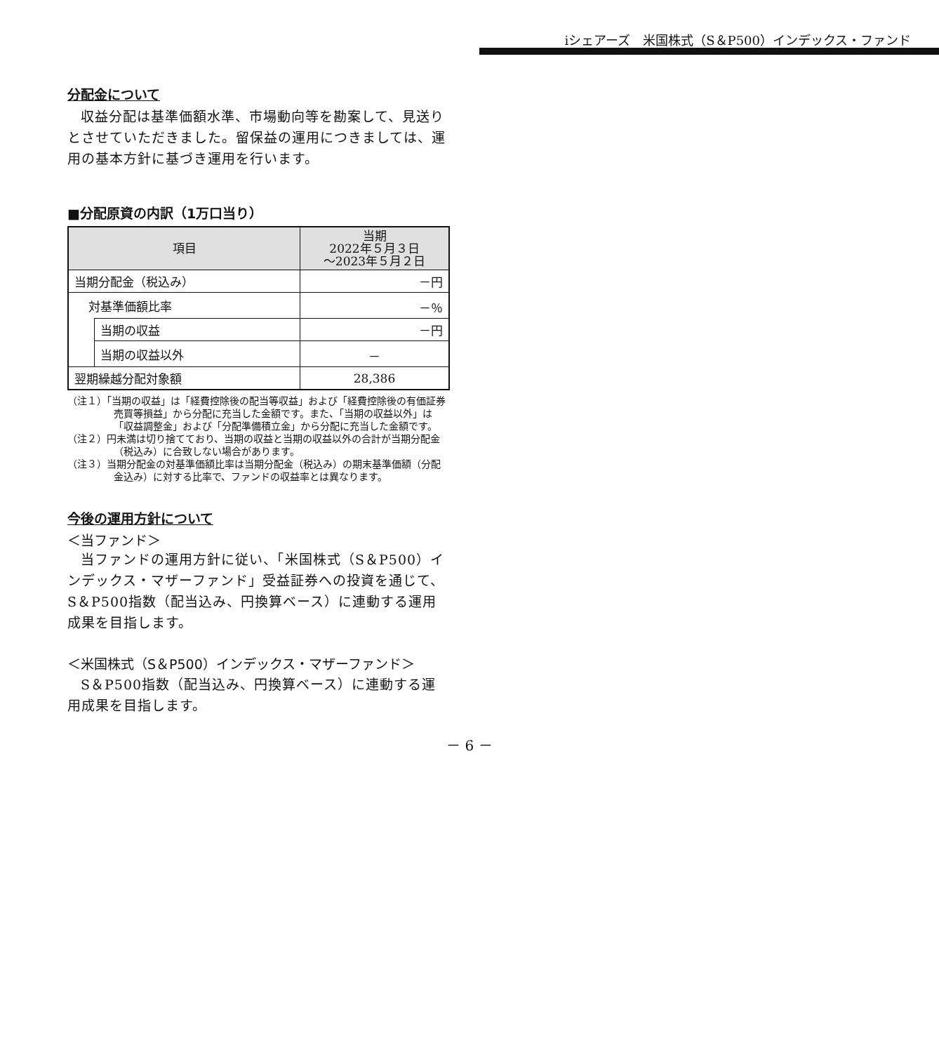iシェアーズ　米国株式（S＆P500）インデックス・ファンド
分配金について
収益分配は基準価額水準、市場動向等を勘案して、見送りとさせていただきました。留保益の運用につきましては、運用の基本方針に基づき運用を行います。
■分配原資の内訳（1万口当り）
| 項目 | | 当期 2022年５月３日 ～2023年５月２日 |
| --- | --- | --- |
| 当期分配金（税込み） | | －円 |
| 対基準価額比率 | | －％ |
| | 当期の収益 | －円 |
| | 当期の収益以外 | － |
| 翌期繰越分配対象額 | | 28,386 |
（注１）「当期の収益」は「経費控除後の配当等収益」および「経費控除後の有価証券売買等損益」から分配に充当した金額です。また、「当期の収益以外」は「収益調整金」および「分配準備積立金」から分配に充当した金額です。
（注２）円未満は切り捨てており、当期の収益と当期の収益以外の合計が当期分配金（税込み）に合致しない場合があります。
（注３）当期分配金の対基準価額比率は当期分配金（税込み）の期末基準価額（分配金込み）に対する比率で、ファンドの収益率とは異なります。
今後の運用方針について
＜当ファンド＞
当ファンドの運用方針に従い、「米国株式（S＆P500）インデックス・マザーファンド」受益証券への投資を通じて、S＆P500指数（配当込み、円換算ベース）に連動する運用成果を目指します。
＜米国株式（S＆P500）インデックス・マザーファンド＞
S＆P500指数（配当込み、円換算ベース）に連動する運用成果を目指します。
－ 6 －